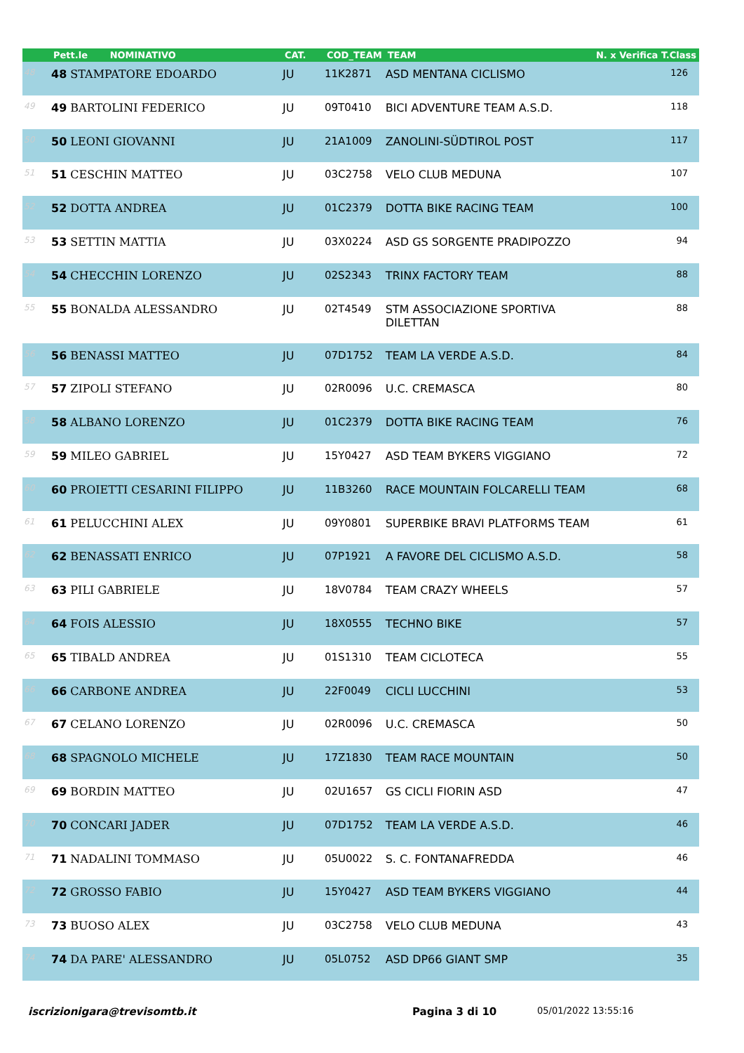| | Pett.le NOMINATIVO | CAT. | COD_TEAM | TEAM | N. x Verifica T.Class |
| --- | --- | --- | --- | --- | --- |
| 48 | 48 STAMPATORE EDOARDO | JU | 11K2871 | ASD MENTANA CICLISMO | 126 |
| 49 | 49 BARTOLINI FEDERICO | JU | 09T0410 | BICI ADVENTURE TEAM A.S.D. | 118 |
| 50 | 50 LEONI GIOVANNI | JU | 21A1009 | ZANOLINI-SÜDTIROL POST | 117 |
| 51 | 51 CESCHIN MATTEO | JU | 03C2758 | VELO CLUB MEDUNA | 107 |
| 52 | 52 DOTTA ANDREA | JU | 01C2379 | DOTTA BIKE RACING TEAM | 100 |
| 53 | 53 SETTIN MATTIA | JU | 03X0224 | ASD GS SORGENTE PRADIPOZZO | 94 |
| 54 | 54 CHECCHIN LORENZO | JU | 02S2343 | TRINX FACTORY TEAM | 88 |
| 55 | 55 BONALDA ALESSANDRO | JU | 02T4549 | STM ASSOCIAZIONE SPORTIVA DILETTAN | 88 |
| 56 | 56 BENASSI MATTEO | JU | 07D1752 | TEAM LA VERDE A.S.D. | 84 |
| 57 | 57 ZIPOLI STEFANO | JU | 02R0096 | U.C. CREMASCA | 80 |
| 58 | 58 ALBANO LORENZO | JU | 01C2379 | DOTTA BIKE RACING TEAM | 76 |
| 59 | 59 MILEO GABRIEL | JU | 15Y0427 | ASD TEAM BYKERS VIGGIANO | 72 |
| 60 | 60 PROIETTI CESARINI FILIPPO | JU | 11B3260 | RACE MOUNTAIN FOLCARELLI TEAM | 68 |
| 61 | 61 PELUCCHINI ALEX | JU | 09Y0801 | SUPERBIKE BRAVI PLATFORMS TEAM | 61 |
| 62 | 62 BENASSATI ENRICO | JU | 07P1921 | A FAVORE DEL CICLISMO A.S.D. | 58 |
| 63 | 63 PILI GABRIELE | JU | 18V0784 | TEAM CRAZY WHEELS | 57 |
| 64 | 64 FOIS ALESSIO | JU | 18X0555 | TECHNO BIKE | 57 |
| 65 | 65 TIBALD ANDREA | JU | 01S1310 | TEAM CICLOTECA | 55 |
| 66 | 66 CARBONE ANDREA | JU | 22F0049 | CICLI LUCCHINI | 53 |
| 67 | 67 CELANO LORENZO | JU | 02R0096 | U.C. CREMASCA | 50 |
| 68 | 68 SPAGNOLO MICHELE | JU | 17Z1830 | TEAM RACE MOUNTAIN | 50 |
| 69 | 69 BORDIN MATTEO | JU | 02U1657 | GS CICLI FIORIN ASD | 47 |
| 70 | 70 CONCARI JADER | JU | 07D1752 | TEAM LA VERDE A.S.D. | 46 |
| 71 | 71 NADALINI TOMMASO | JU | 05U0022 | S. C. FONTANAFREDDA | 46 |
| 72 | 72 GROSSO FABIO | JU | 15Y0427 | ASD TEAM BYKERS VIGGIANO | 44 |
| 73 | 73 BUOSO ALEX | JU | 03C2758 | VELO CLUB MEDUNA | 43 |
| 74 | 74 DA PARE' ALESSANDRO | JU | 05L0752 | ASD DP66 GIANT SMP | 35 |
iscrizionigara@trevisomtb.it Pagina 3 di 10 05/01/2022 13:55:16